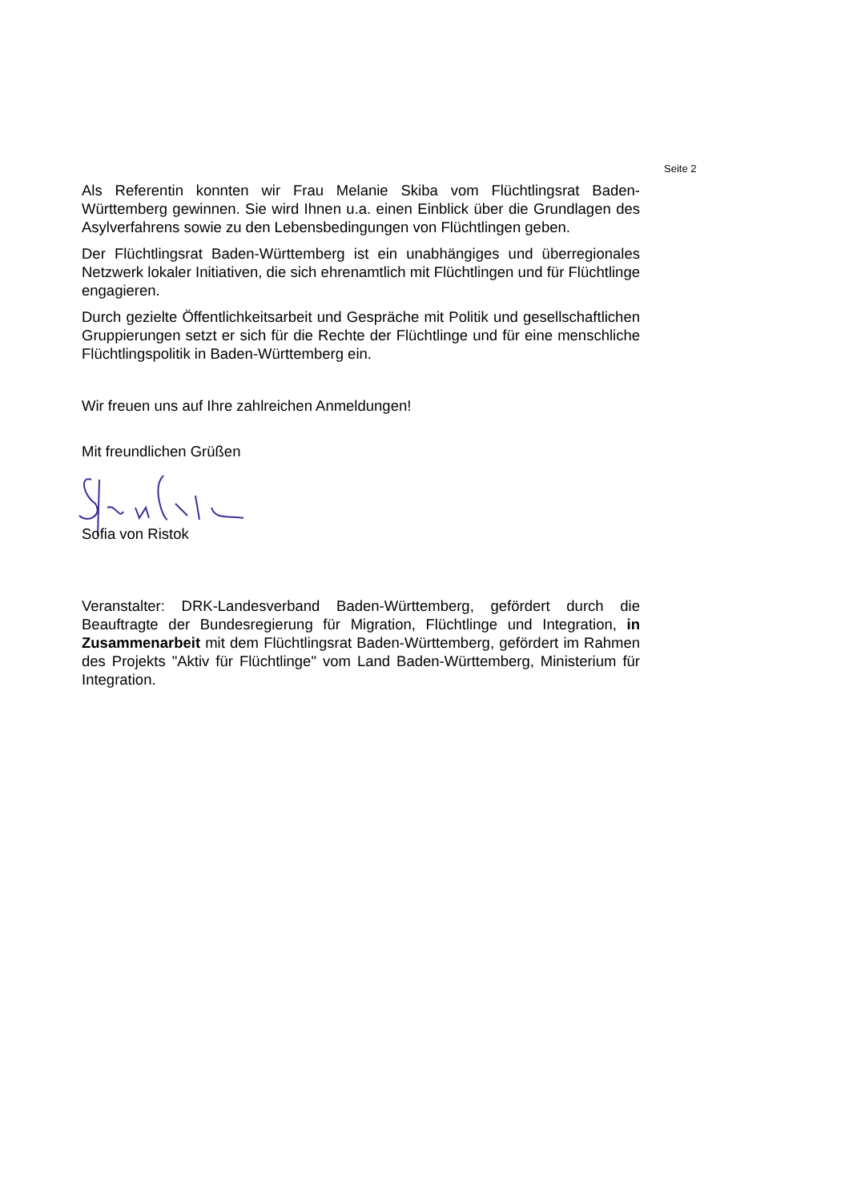Seite 2
Als Referentin konnten wir Frau Melanie Skiba vom Flüchtlingsrat Baden-Württemberg gewinnen. Sie wird Ihnen u.a. einen Einblick über die Grundlagen des Asylverfahrens sowie zu den Lebensbedingungen von Flüchtlingen geben.
Der Flüchtlingsrat Baden-Württemberg ist ein unabhängiges und überregionales Netzwerk lokaler Initiativen, die sich ehrenamtlich mit Flüchtlingen und für Flüchtlinge engagieren.
Durch gezielte Öffentlichkeitsarbeit und Gespräche mit Politik und gesellschaftlichen Gruppierungen setzt er sich für die Rechte der Flüchtlinge und für eine menschliche Flüchtlingspolitik in Baden-Württemberg ein.
Wir freuen uns auf Ihre zahlreichen Anmeldungen!
Mit freundlichen Grüßen
Sofia von Ristok
Veranstalter: DRK-Landesverband Baden-Württemberg, gefördert durch die Beauftragte der Bundesregierung für Migration, Flüchtlinge und Integration, in Zusammenarbeit mit dem Flüchtlingsrat Baden-Württemberg, gefördert im Rahmen des Projekts "Aktiv für Flüchtlinge" vom Land Baden-Württemberg, Ministerium für Integration.